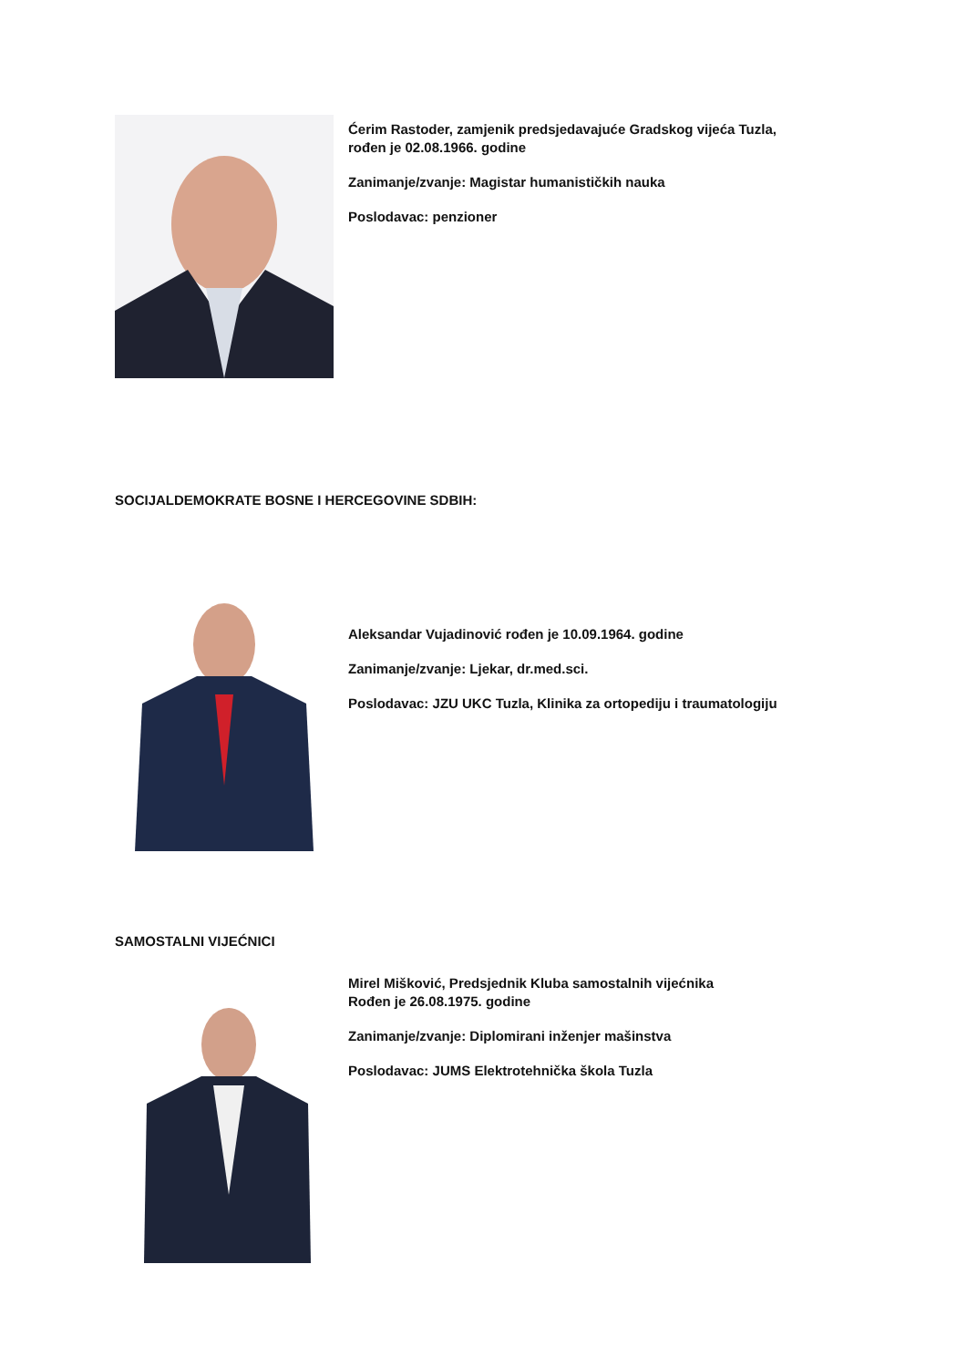Ćerim Rastoder, zamjenik predsjedavajuće Gradskog vijeća Tuzla,
rođen je 02.08.1966. godine
Zanimanje/zvanje: Magistar humanističkih nauka
Poslodavac: penzioner
SOCIJALDEMOKRATE BOSNE I HERCEGOVINE SDBIH:
Aleksandar Vujadinović rođen je 10.09.1964. godine
Zanimanje/zvanje: Ljekar, dr.med.sci.
Poslodavac: JZU UKC Tuzla, Klinika za ortopediju i traumatologiju
SAMOSTALNI VIJEĆNICI
Mirel Mišković, Predsjednik Kluba samostalnih vijećnika
Rođen je 26.08.1975. godine
Zanimanje/zvanje: Diplomirani inženjer mašinstva
Poslodavac: JUMS Elektrotehnička škola Tuzla